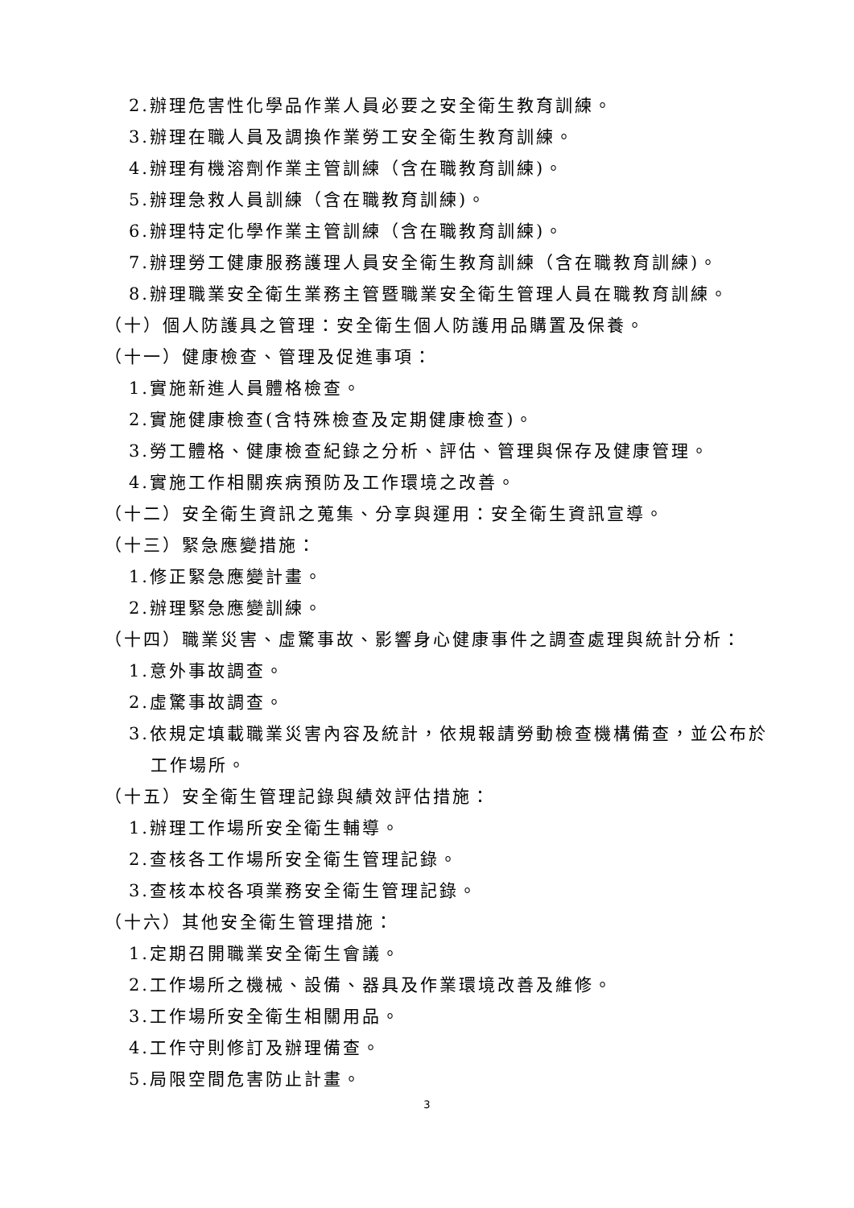2.辦理危害性化學品作業人員必要之安全衛生教育訓練。
3.辦理在職人員及調換作業勞工安全衛生教育訓練。
4.辦理有機溶劑作業主管訓練（含在職教育訓練)。
5.辦理急救人員訓練（含在職教育訓練)。
6.辦理特定化學作業主管訓練（含在職教育訓練)。
7.辦理勞工健康服務護理人員安全衛生教育訓練（含在職教育訓練)。
8.辦理職業安全衛生業務主管暨職業安全衛生管理人員在職教育訓練。
（十）個人防護具之管理：安全衛生個人防護用品購置及保養。
（十一）健康檢查、管理及促進事項：
1.實施新進人員體格檢查。
2.實施健康檢查(含特殊檢查及定期健康檢查)。
3.勞工體格、健康檢查紀錄之分析、評估、管理與保存及健康管理。
4.實施工作相關疾病預防及工作環境之改善。
（十二）安全衛生資訊之蒐集、分享與運用：安全衛生資訊宣導。
（十三）緊急應變措施：
1.修正緊急應變計畫。
2.辦理緊急應變訓練。
（十四）職業災害、虛驚事故、影響身心健康事件之調查處理與統計分析：
1.意外事故調查。
2.虛驚事故調查。
3.依規定填載職業災害內容及統計，依規報請勞動檢查機構備查，並公布於
工作場所。
（十五）安全衛生管理記錄與績效評估措施：
1.辦理工作場所安全衛生輔導。
2.查核各工作場所安全衛生管理記錄。
3.查核本校各項業務安全衛生管理記錄。
（十六）其他安全衛生管理措施：
1.定期召開職業安全衛生會議。
2.工作場所之機械、設備、器具及作業環境改善及維修。
3.工作場所安全衛生相關用品。
4.工作守則修訂及辦理備查。
5.局限空間危害防止計畫。
3